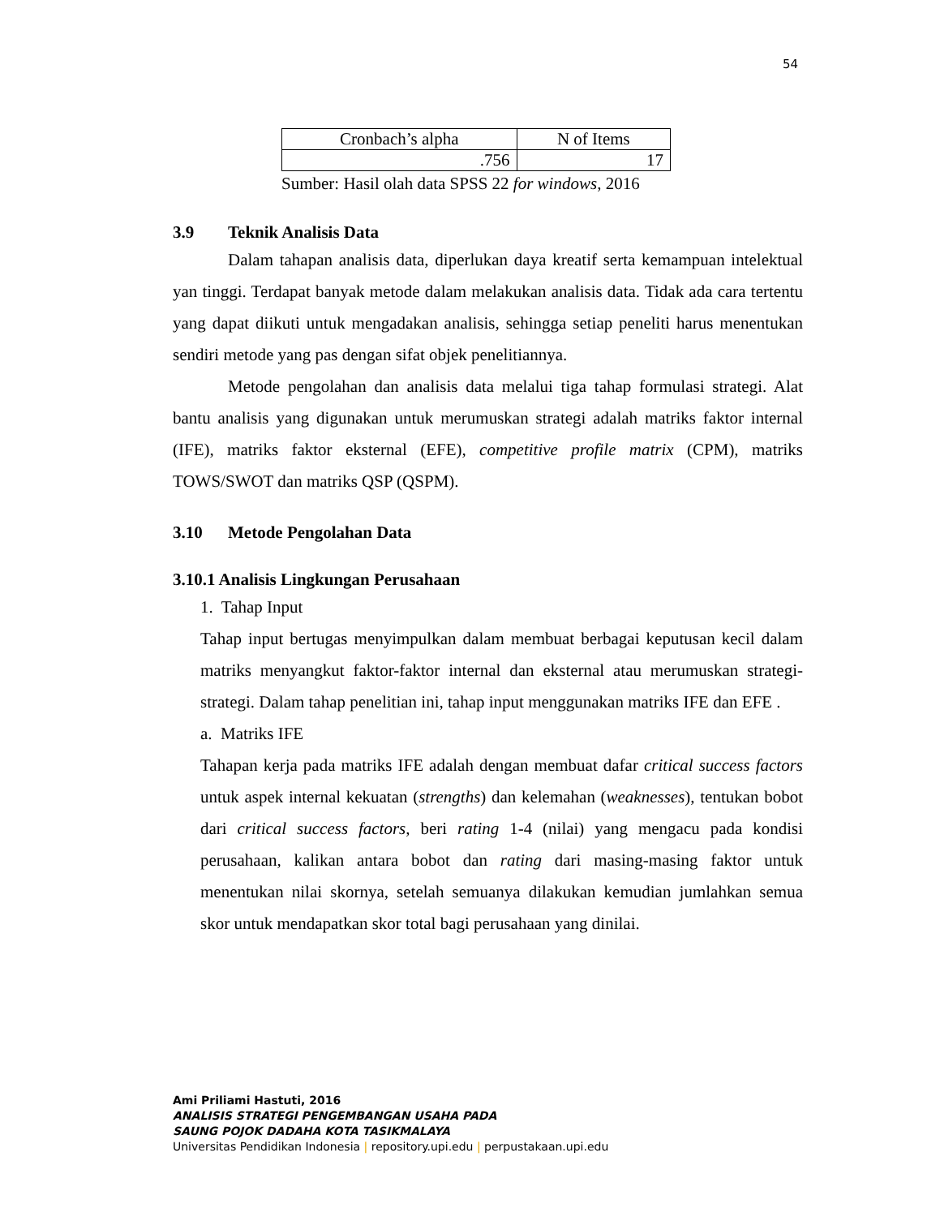54
| Cronbach’s alpha | N of Items |
| .756 | 17 |
Sumber: Hasil olah data SPSS 22 for windows, 2016
3.9 Teknik Analisis Data
Dalam tahapan analisis data, diperlukan daya kreatif serta kemampuan intelektual yan tinggi. Terdapat banyak metode dalam melakukan analisis data. Tidak ada cara tertentu yang dapat diikuti untuk mengadakan analisis, sehingga setiap peneliti harus menentukan sendiri metode yang pas dengan sifat objek penelitiannya.
Metode pengolahan dan analisis data melalui tiga tahap formulasi strategi. Alat bantu analisis yang digunakan untuk merumuskan strategi adalah matriks faktor internal (IFE), matriks faktor eksternal (EFE), competitive profile matrix (CPM), matriks TOWS/SWOT dan matriks QSP (QSPM).
3.10 Metode Pengolahan Data
3.10.1 Analisis Lingkungan Perusahaan
1. Tahap Input
Tahap input bertugas menyimpulkan dalam membuat berbagai keputusan kecil dalam matriks menyangkut faktor-faktor internal dan eksternal atau merumuskan strategi-strategi. Dalam tahap penelitian ini, tahap input menggunakan matriks IFE dan EFE .
a. Matriks IFE
Tahapan kerja pada matriks IFE adalah dengan membuat dafar critical success factors untuk aspek internal kekuatan (strengths) dan kelemahan (weaknesses), tentukan bobot dari critical success factors, beri rating 1-4 (nilai) yang mengacu pada kondisi perusahaan, kalikan antara bobot dan rating dari masing-masing faktor untuk menentukan nilai skornya, setelah semuanya dilakukan kemudian jumlahkan semua skor untuk mendapatkan skor total bagi perusahaan yang dinilai.
Ami Priliami Hastuti, 2016
ANALISIS STRATEGI PENGEMBANGAN USAHA PADA
SAUNG POJOK DADAHA KOTA TASIKMALAYA
Universitas Pendidikan Indonesia | repository.upi.edu | perpustakaan.upi.edu